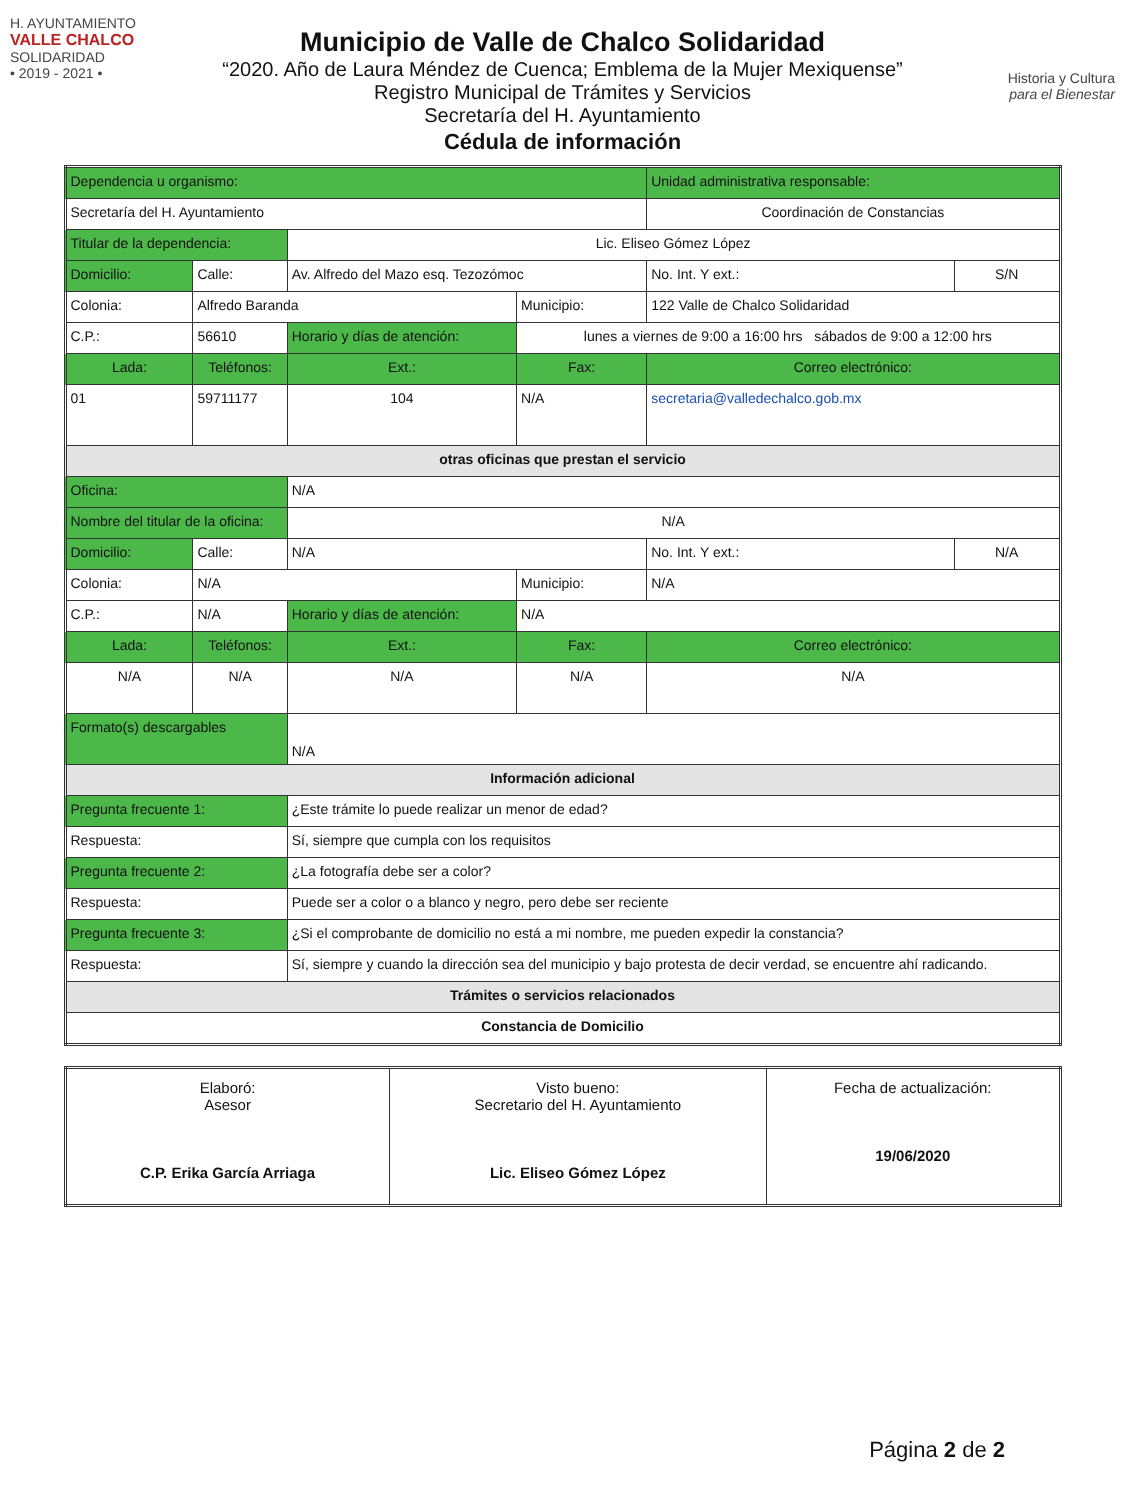H. AYUNTAMIENTO
VALLE CHALCO
SOLIDARIDAD
• 2019 - 2021 •
Municipio de Valle de Chalco Solidaridad
“2020. Año de Laura Méndez de Cuenca; Emblema de la Mujer Mexiquense”
Registro Municipal de Trámites y Servicios
Secretaría del H. Ayuntamiento
Cédula de información
Historia y Cultura
para el Bienestar
| Dependencia u organismo: | | | | | Unidad administrativa responsable: | | |
| Secretaría del H. Ayuntamiento | | | | | Coordinación de Constancias | | |
| Titular de la dependencia: | | | Lic. Eliseo Gómez López | | | | |
| Domicilio: | Calle: | Av. Alfredo del Mazo esq. Tezozómoc | | | | No. Int. Y ext.: | S/N |
| Colonia: | Alfredo Baranda | | | Municipio: | 122 Valle de Chalco Solidaridad | | |
| C.P.: | 56610 | Horario y días de atención: | | lunes a viernes de 9:00 a 16:00 hrs sábados de 9:00 a 12:00 hrs | | | |
| Lada: | Teléfonos: | | Ext.: | Fax: | | Correo electrónico: | |
| 01 | 59711177 | | 104 | N/A | | secretaria@valledechalco.gob.mx | |
| otras oficinas que prestan el servicio | | | | | | | |
| Oficina: | | N/A | | | | | |
| Nombre del titular de la oficina: | | | N/A | | | | |
| Domicilio: | Calle: | N/A | | | | No. Int. Y ext.: | N/A |
| Colonia: | N/A | | | Municipio: | N/A | | |
| C.P.: | N/A | Horario y días de atención: | | N/A | | | |
| Lada: | Teléfonos: | | Ext.: | Fax: | | Correo electrónico: | |
| N/A | N/A | | N/A | N/A | | N/A | |
| Formato(s) descargables | | N/A | | | | | |
| Información adicional | | | | | | | |
| Pregunta frecuente 1: | | ¿Este trámite lo puede realizar un menor de edad? | | | | | |
| Respuesta: | | Sí, siempre que cumpla con los requisitos | | | | | |
| Pregunta frecuente 2: | | ¿La fotografía debe ser a color? | | | | | |
| Respuesta: | | Puede ser a color o a blanco y negro, pero debe ser reciente | | | | | |
| Pregunta frecuente 3: | | ¿Si el comprobante de domicilio no está a mi nombre, me pueden expedir la constancia? | | | | | |
| Respuesta: | | Sí, siempre y cuando la dirección sea del municipio y bajo protesta de decir verdad, se encuentre ahí radicando. | | | | | |
| Trámites o servicios relacionados | | | | | | | |
| Constancia de Domicilio | | | | | | | |
| Elaboró: Asesor C.P. Erika García Arriaga | Visto bueno: Secretario del H. Ayuntamiento Lic. Eliseo Gómez López | Fecha de actualización: 19/06/2020 |
Página 2 de 2